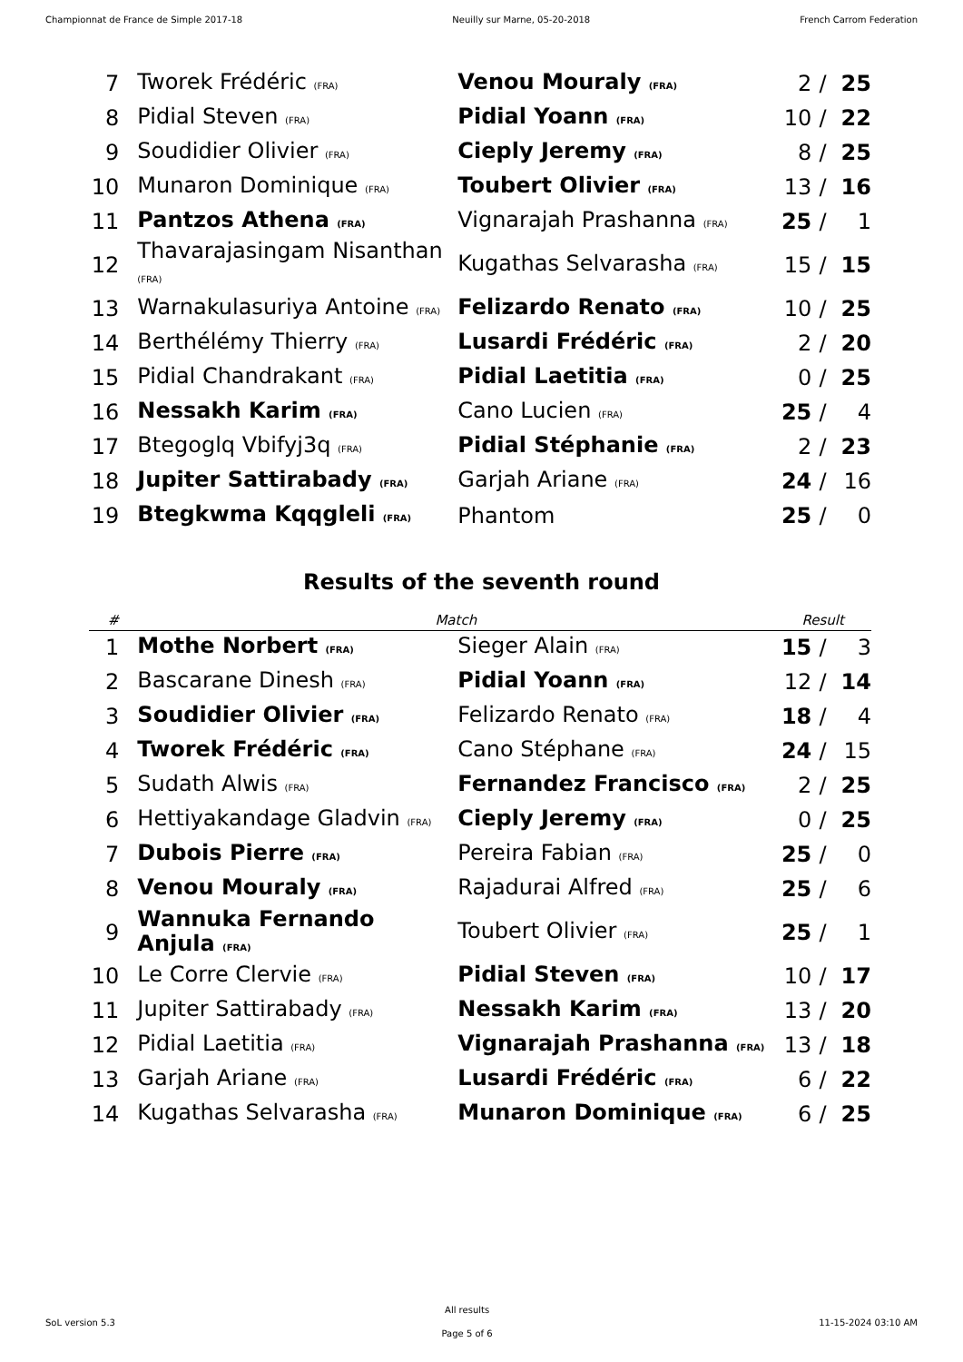Championnat de France de Simple 2017-18 Neuilly sur Marne, 05-20-2018 French Carrom Federation
| 7 | Tworek Frédéric (FRA) | Venou Mouraly (FRA) | 2 | / | 25 |
| 8 | Pidial Steven (FRA) | Pidial Yoann (FRA) | 10 | / | 22 |
| 9 | Soudidier Olivier (FRA) | Cieply Jeremy (FRA) | 8 | / | 25 |
| 10 | Munaron Dominique (FRA) | Toubert Olivier (FRA) | 13 | / | 16 |
| 11 | Pantzos Athena (FRA) | Vignarajah Prashanna (FRA) | 25 | / | 1 |
| 12 | Thavarajasingam Nisanthan (FRA) | Kugathas Selvarasha (FRA) | 15 | / | 15 |
| 13 | Warnakulasuriya Antoine (FRA) | Felizardo Renato (FRA) | 10 | / | 25 |
| 14 | Berthélémy Thierry (FRA) | Lusardi Frédéric (FRA) | 2 | / | 20 |
| 15 | Pidial Chandrakant (FRA) | Pidial Laetitia (FRA) | 0 | / | 25 |
| 16 | Nessakh Karim (FRA) | Cano Lucien (FRA) | 25 | / | 4 |
| 17 | Btegoglq Vbifyj3q (FRA) | Pidial Stéphanie (FRA) | 2 | / | 23 |
| 18 | Jupiter Sattirabady (FRA) | Garjah Ariane (FRA) | 24 | / | 16 |
| 19 | Btegkwma Kqqgleli (FRA) | Phantom | 25 | / | 0 |
Results of the seventh round
| # | Match | | Result | | |
| --- | --- | --- | --- | --- | --- |
| 1 | Mothe Norbert (FRA) | Sieger Alain (FRA) | 15 | / | 3 |
| 2 | Bascarane Dinesh (FRA) | Pidial Yoann (FRA) | 12 | / | 14 |
| 3 | Soudidier Olivier (FRA) | Felizardo Renato (FRA) | 18 | / | 4 |
| 4 | Tworek Frédéric (FRA) | Cano Stéphane (FRA) | 24 | / | 15 |
| 5 | Sudath Alwis (FRA) | Fernandez Francisco (FRA) | 2 | / | 25 |
| 6 | Hettiyakandage Gladvin (FRA) | Cieply Jeremy (FRA) | 0 | / | 25 |
| 7 | Dubois Pierre (FRA) | Pereira Fabian (FRA) | 25 | / | 0 |
| 8 | Venou Mouraly (FRA) | Rajadurai Alfred (FRA) | 25 | / | 6 |
| 9 | Wannuka Fernando Anjula (FRA) | Toubert Olivier (FRA) | 25 | / | 1 |
| 10 | Le Corre Clervie (FRA) | Pidial Steven (FRA) | 10 | / | 17 |
| 11 | Jupiter Sattirabady (FRA) | Nessakh Karim (FRA) | 13 | / | 20 |
| 12 | Pidial Laetitia (FRA) | Vignarajah Prashanna (FRA) | 13 | / | 18 |
| 13 | Garjah Ariane (FRA) | Lusardi Frédéric (FRA) | 6 | / | 22 |
| 14 | Kugathas Selvarasha (FRA) | Munaron Dominique (FRA) | 6 | / | 25 |
SoL version 5.3 All results
Page 5 of 6 11-15-2024 03:10 AM